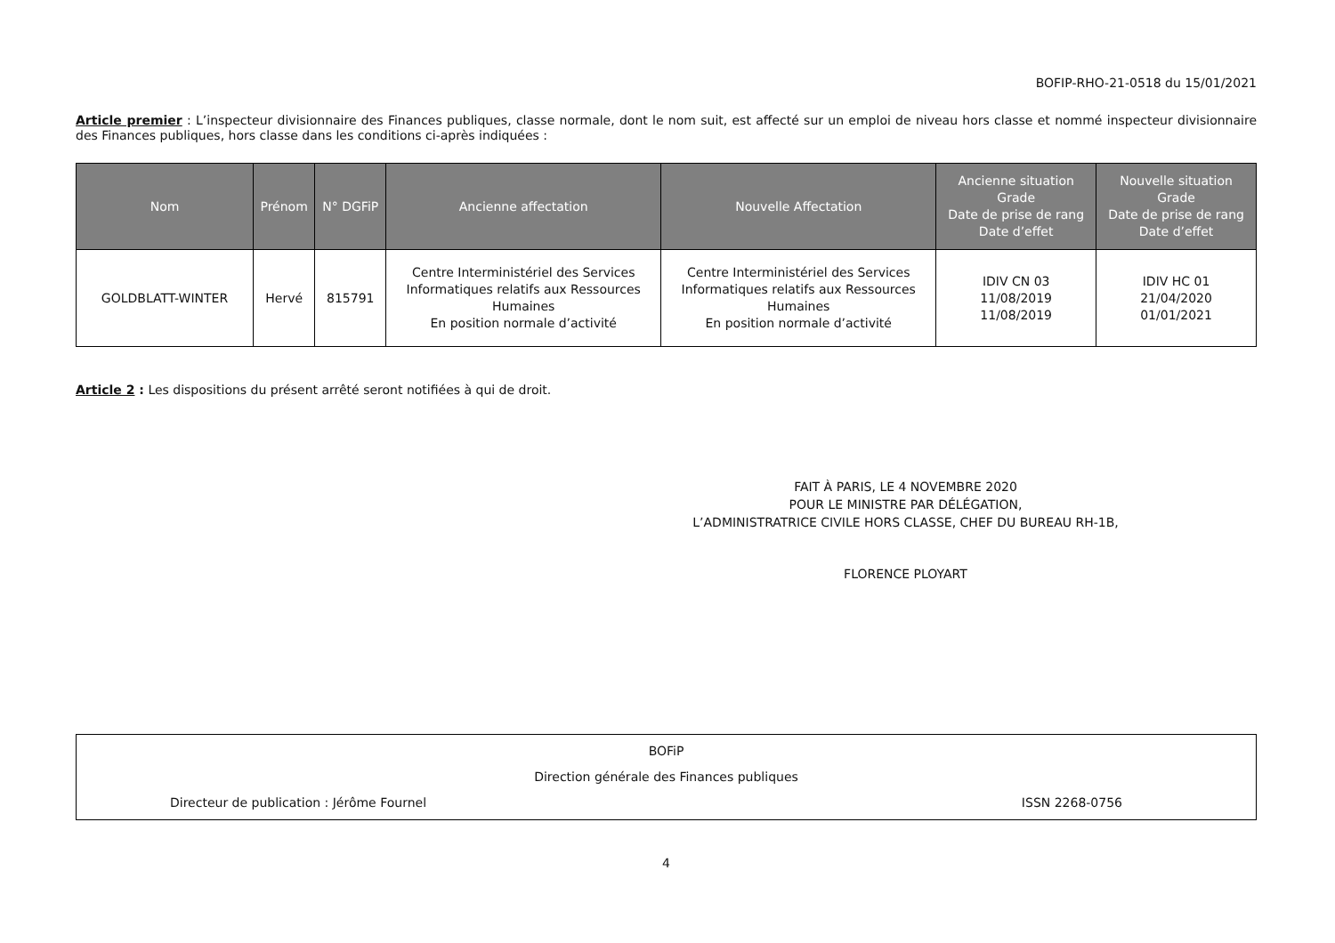BOFIP-RHO-21-0518 du 15/01/2021
Article premier : L’inspecteur divisionnaire des Finances publiques, classe normale, dont le nom suit, est affecté sur un emploi de niveau hors classe et nommé inspecteur divisionnaire des Finances publiques, hors classe dans les conditions ci-après indiquées :
| Nom | Prénom | N° DGFiP | Ancienne affectation | Nouvelle Affectation | Ancienne situation Grade Date de prise de rang Date d’effet | Nouvelle situation Grade Date de prise de rang Date d’effet |
| --- | --- | --- | --- | --- | --- | --- |
| GOLDBLATT-WINTER | Hervé | 815791 | Centre Interministériel des Services Informatiques relatifs aux Ressources Humaines En position normale d’activité | Centre Interministériel des Services Informatiques relatifs aux Ressources Humaines En position normale d’activité | IDIV CN 03 11/08/2019 11/08/2019 | IDIV HC 01 21/04/2020 01/01/2021 |
Article 2 : Les dispositions du présent arrêté seront notifiées à qui de droit.
FAIT À PARIS, LE 4 NOVEMBRE 2020
POUR LE MINISTRE PAR DÉLÉGATION,
L’ADMINISTRATRICE CIVILE HORS CLASSE, CHEF DU BUREAU RH-1B,
FLORENCE PLOYART
BOFiP
Direction générale des Finances publiques
Directeur de publication : Jérôme Fournel ISSN 2268-0756
4